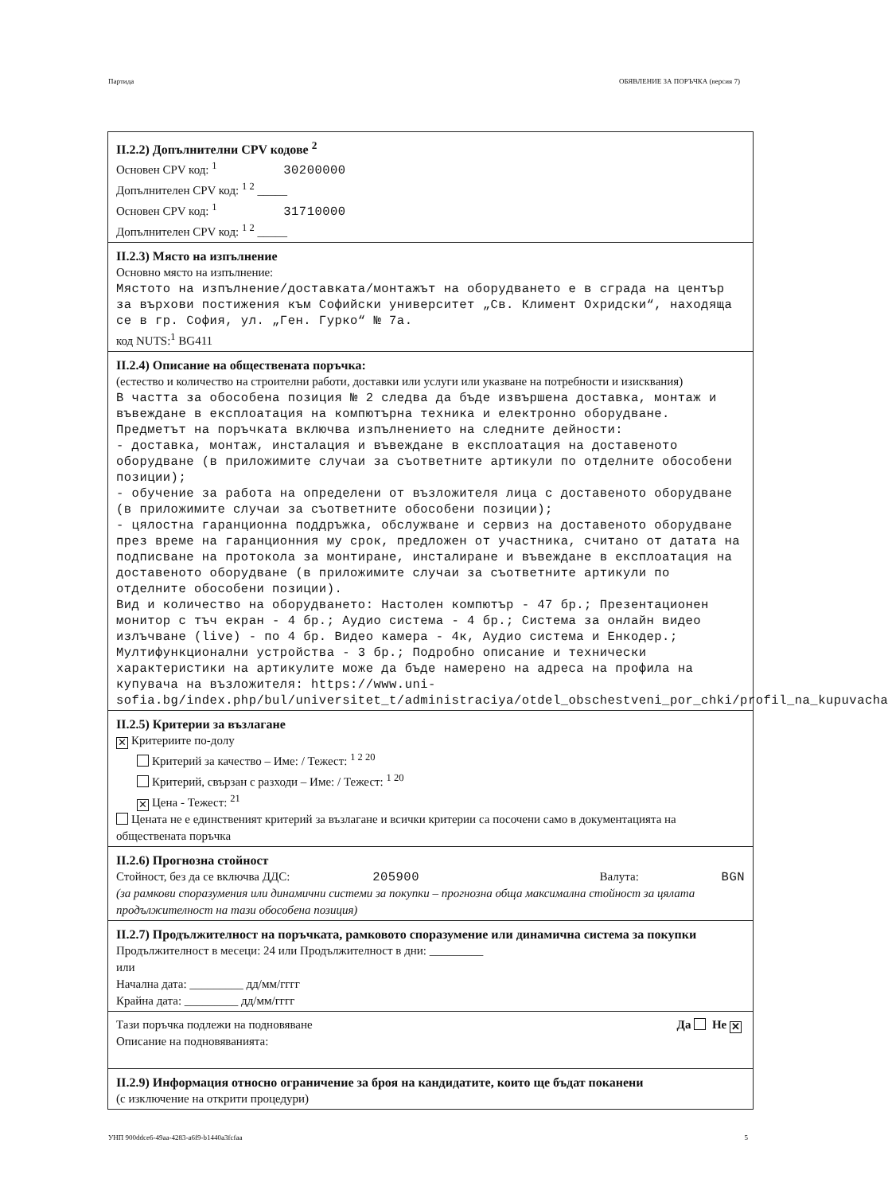Партида ОБЯВЛЕНИЕ ЗА ПОРЪЧКА (версия 7)
II.2.2) Допълнителни CPV кодове <sup>2</sup>
Основен CPV код: <sup>1</sup> 30200000
Допълнителен CPV код: <sup>1 2</sup> _____
Основен CPV код: <sup>1</sup> 31710000
Допълнителен CPV код: <sup>1 2</sup> _____
II.2.3) Място на изпълнение
Основно място на изпълнение:
Мястото на изпълнение/доставката/монтажът на оборудването е в сграда на център за върхови постижения към Софийски университет „Св. Климент Охридски“, находяща се в гр. София, ул. „Ген. Гурко“ № 7а.
код NUTS:<sup>1</sup> BG411
II.2.4) Описание на обществената поръчка:
(естество и количество на строителни работи, доставки или услуги или указване на потребности и изисквания)
В частта за обособена позиция № 2 следва да бъде извършена доставка, монтаж и въвеждане в експлоатация на компютърна техника и електронно оборудване. Предметът на поръчката включва изпълнението на следните дейности:
- доставка, монтаж, инсталация и въвеждане в експлоатация на доставеното оборудване (в приложимите случаи за съответните артикули по отделните обособени позиции);
- обучение за работа на определени от възложителя лица с доставеното оборудване (в приложимите случаи за съответните обособени позиции);
- цялостна гаранционна поддръжка, обслужване и сервиз на доставеното оборудване през време на гаранционния му срок, предложен от участника, считано от датата на подписване на протокола за монтиране, инсталиране и въвеждане в експлоатация на доставеното оборудване (в приложимите случаи за съответните артикули по отделните обособени позиции).
Вид и количество на оборудването: Настолен компютър - 47 бр.; Презентационен монитор с тъч екран - 4 бр.; Аудио система - 4 бр.; Система за онлайн видео излъчване (live) - по 4 бр. Видео камера - 4к, Аудио система и Енкодер.; Мултифункционални устройства - 3 бр.; Подробно описание и технически характеристики на артикулите може да бъде намерено на адреса на профила на купувача на възложителя: https://www.uni-sofia.bg/index.php/bul/universitet_t/administraciya/otdel_obschestveni_por_chki/profil_na_kupuvacha
II.2.5) Критерии за възлагане
✕ Критериите по-долу
Критерий за качество – Име: / Тежест: <sup>1 2 20</sup>
Критерий, свързан с разходи – Име: / Тежест: <sup>1 20</sup>
✕ Цена - Тежест: <sup>21</sup>
Цената не е единственият критерий за възлагане и всички критерии са посочени само в документацията на обществената поръчка
II.2.6) Прогнозна стойност
Стойност, без да се включва ДДС: 205900 Валута: BGN
(за рамкови споразумения или динамични системи за покупки – прогнозна обща максимална стойност за цялата продължителност на тази обособена позиция)
II.2.7) Продължителност на поръчката, рамковото споразумение или динамична система за покупки
Продължителност в месеци: 24 или Продължителност в дни: _________
или
Начална дата: _________ дд/мм/гггг
Крайна дата: _________ дд/мм/гггг
Тази поръчка подлежи на подновяване Да Не ✕
Описание на подновяванията:
II.2.9) Информация относно ограничение за броя на кандидатите, които ще бъдат поканени
(с изключение на открити процедури)
УНП 900ddce6-49aa-4283-a6f9-b1440a3fcfaa 5